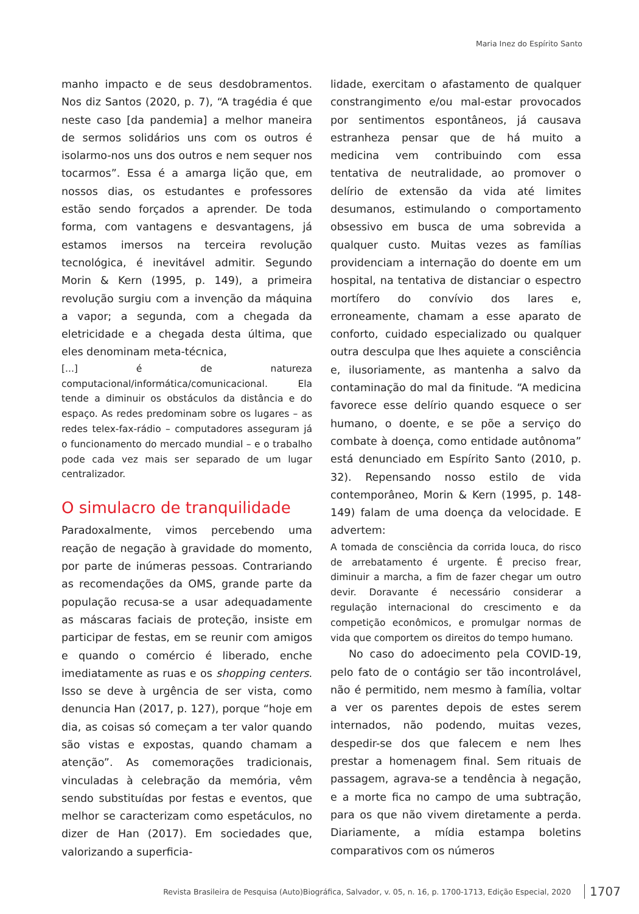Maria Inez do Espírito Santo
manho impacto e de seus desdobramentos. Nos diz Santos (2020, p. 7), “A tragédia é que neste caso [da pandemia] a melhor maneira de sermos solidários uns com os outros é isolarmo-nos uns dos outros e nem sequer nos tocarmos”. Essa é a amarga lição que, em nossos dias, os estudantes e professores estão sendo forçados a aprender. De toda forma, com vantagens e desvantagens, já estamos imersos na terceira revolução tecnológica, é inevitável admitir. Segundo Morin & Kern (1995, p. 149), a primeira revolução surgiu com a invenção da máquina a vapor; a segunda, com a chegada da eletricidade e a chegada desta última, que eles denominam meta-técnica,
[...] é de natureza computacional/informática/comunicacional. Ela tende a diminuir os obstáculos da distância e do espaço. As redes predominam sobre os lugares – as redes telex-fax-rádio – computadores asseguram já o funcionamento do mercado mundial – e o trabalho pode cada vez mais ser separado de um lugar centralizador.
O simulacro de tranquilidade
Paradoxalmente, vimos percebendo uma reação de negação à gravidade do momento, por parte de inúmeras pessoas. Contrariando as recomendações da OMS, grande parte da população recusa-se a usar adequadamente as máscaras faciais de proteção, insiste em participar de festas, em se reunir com amigos e quando o comércio é liberado, enche imediatamente as ruas e os shopping centers. Isso se deve à urgência de ser vista, como denuncia Han (2017, p. 127), porque “hoje em dia, as coisas só começam a ter valor quando são vistas e expostas, quando chamam a atenção”. As comemorações tradicionais, vinculadas à celebração da memória, vêm sendo substituídas por festas e eventos, que melhor se caracterizam como espetáculos, no dizer de Han (2017). Em sociedades que, valorizando a superficia-
lidade, exercitam o afastamento de qualquer constrangimento e/ou mal-estar provocados por sentimentos espontâneos, já causava estranheza pensar que de há muito a medicina vem contribuindo com essa tentativa de neutralidade, ao promover o delírio de extensão da vida até limites desumanos, estimulando o comportamento obsessivo em busca de uma sobrevida a qualquer custo. Muitas vezes as famílias providenciam a internação do doente em um hospital, na tentativa de distanciar o espectro mortífero do convívio dos lares e, erroneamente, chamam a esse aparato de conforto, cuidado especializado ou qualquer outra desculpa que lhes aquiete a consciência e, ilusoriamente, as mantenha a salvo da contaminação do mal da finitude. “A medicina favorece esse delírio quando esquece o ser humano, o doente, e se põe a serviço do combate à doença, como entidade autônoma” está denunciado em Espírito Santo (2010, p. 32). Repensando nosso estilo de vida contemporâneo, Morin & Kern (1995, p. 148-149) falam de uma doença da velocidade. E advertem:
A tomada de consciência da corrida louca, do risco de arrebatamento é urgente. É preciso frear, diminuir a marcha, a fim de fazer chegar um outro devir. Doravante é necessário considerar a regulação internacional do crescimento e da competição econômicos, e promulgar normas de vida que comportem os direitos do tempo humano.
No caso do adoecimento pela COVID-19, pelo fato de o contágio ser tão incontrolável, não é permitido, nem mesmo à família, voltar a ver os parentes depois de estes serem internados, não podendo, muitas vezes, despedir-se dos que falecem e nem lhes prestar a homenagem final. Sem rituais de passagem, agrava-se a tendência à negação, e a morte fica no campo de uma subtração, para os que não vivem diretamente a perda. Diariamente, a mídia estampa boletins comparativos com os números
Revista Brasileira de Pesquisa (Auto)Biográfica, Salvador, v. 05, n. 16, p. 1700-1713, Edição Especial, 2020 1707